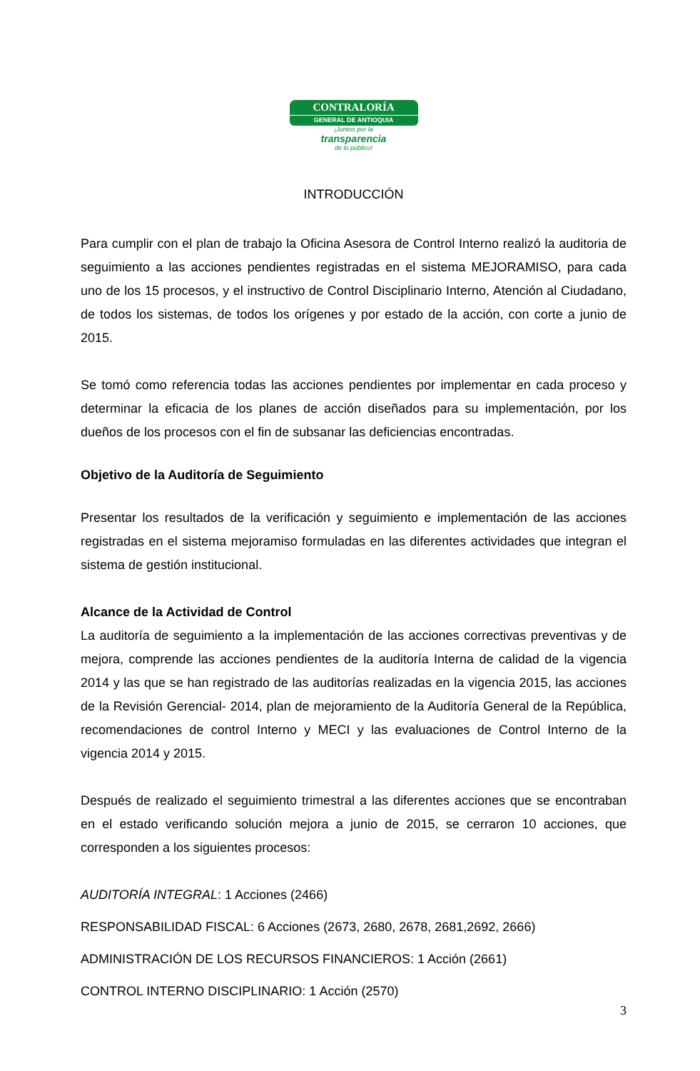CONTRALORÍA
GENERAL DE ANTIOQUIA
¡Juntos por la
transparencia
de lo público!
INTRODUCCIÓN
Para cumplir con el plan de trabajo la Oficina Asesora de Control Interno realizó la auditoria de seguimiento a las acciones pendientes registradas en el sistema MEJORAMISO, para cada uno de los 15 procesos, y el instructivo de Control Disciplinario Interno, Atención al Ciudadano, de todos los sistemas, de todos los orígenes y por estado de la acción, con corte a junio de 2015.
Se tomó como referencia todas las acciones pendientes por implementar en cada proceso y determinar la eficacia de los planes de acción diseñados para su implementación, por los dueños de los procesos con el fin de subsanar las deficiencias encontradas.
Objetivo de la Auditoría de Seguimiento
Presentar los resultados de la verificación y seguimiento e implementación de las acciones registradas en el sistema mejoramiso formuladas en las diferentes actividades que integran el sistema de gestión institucional.
Alcance de la Actividad de Control
La auditoría de seguimiento a la implementación de las acciones correctivas preventivas y de mejora, comprende las acciones pendientes de la auditoría Interna de calidad de la vigencia 2014 y las que se han registrado de las auditorías realizadas en la vigencia 2015, las acciones de la Revisión Gerencial- 2014, plan de mejoramiento de la Auditoría General de la República, recomendaciones de control Interno y MECI y las evaluaciones de Control Interno de la vigencia 2014 y 2015.
Después de realizado el seguimiento trimestral a las diferentes acciones que se encontraban en el estado verificando solución mejora a junio de 2015, se cerraron 10 acciones, que corresponden a los siguientes procesos:
AUDITORÍA INTEGRAL: 1 Acciones (2466)
RESPONSABILIDAD FISCAL: 6 Acciones (2673, 2680, 2678, 2681,2692, 2666)
ADMINISTRACIÓN DE LOS RECURSOS FINANCIEROS: 1 Acción (2661)
CONTROL INTERNO DISCIPLINARIO: 1 Acción (2570)
3